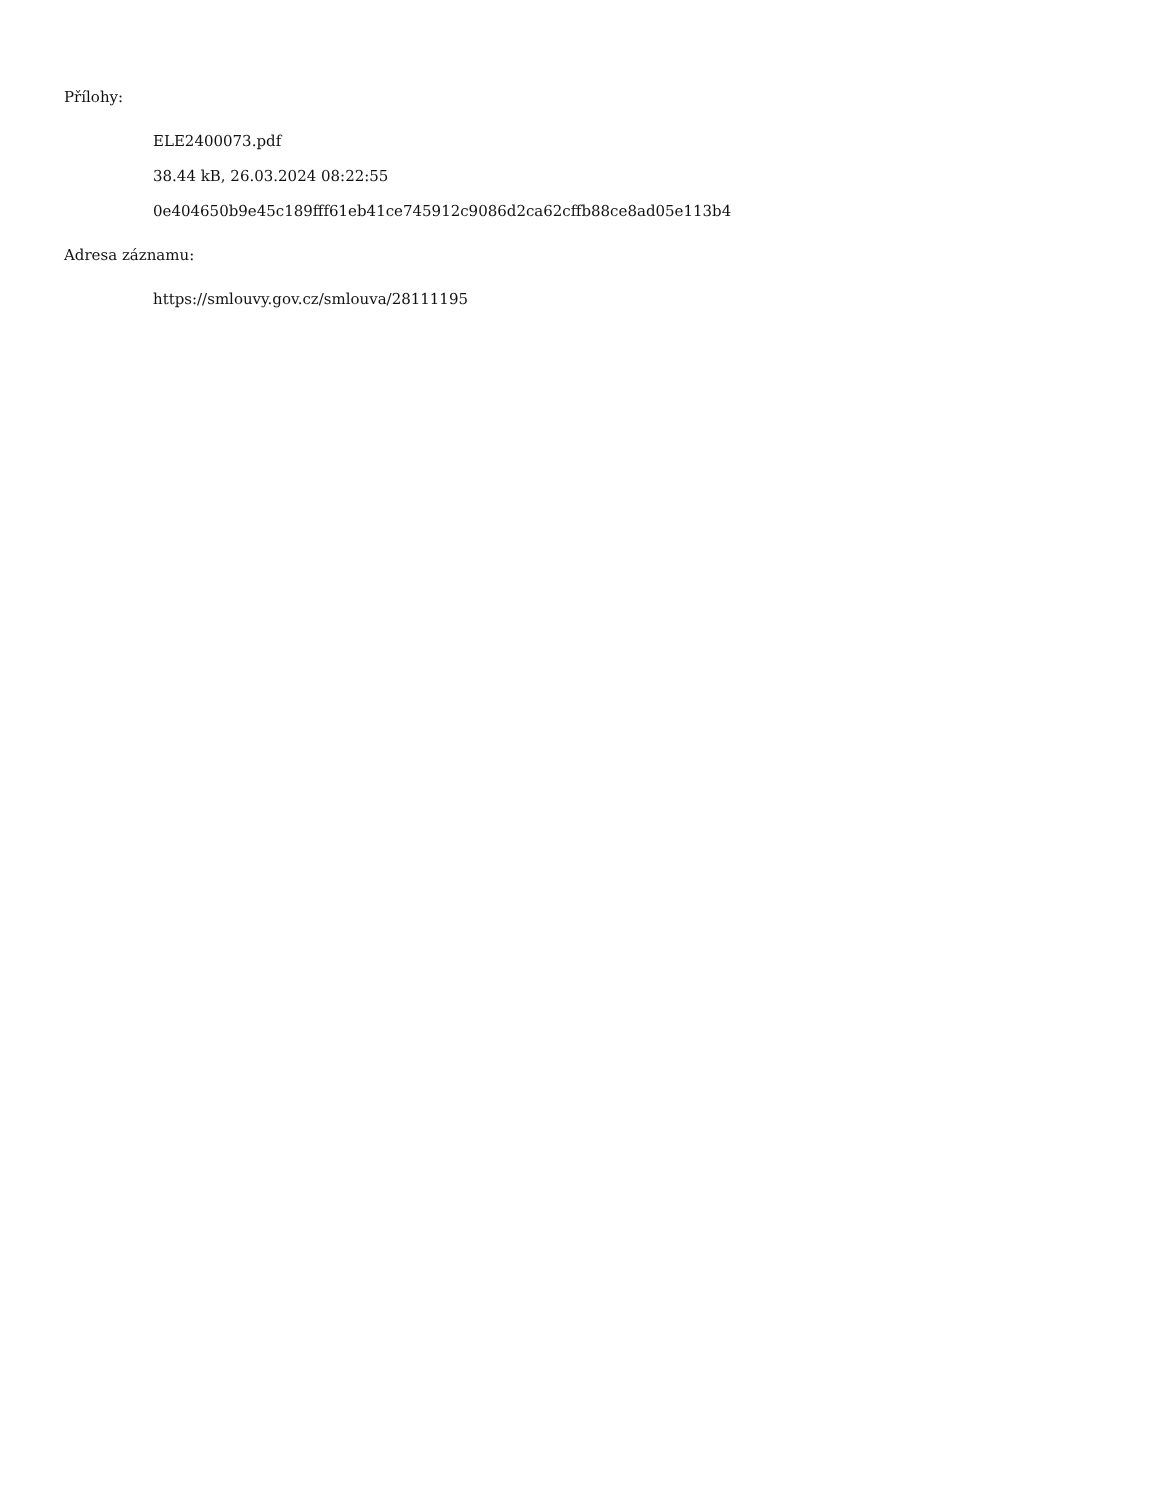Přílohy:
ELE2400073.pdf
38.44 kB, 26.03.2024 08:22:55
0e404650b9e45c189fff61eb41ce745912c9086d2ca62cffb88ce8ad05e113b4
Adresa záznamu:
https://smlouvy.gov.cz/smlouva/28111195